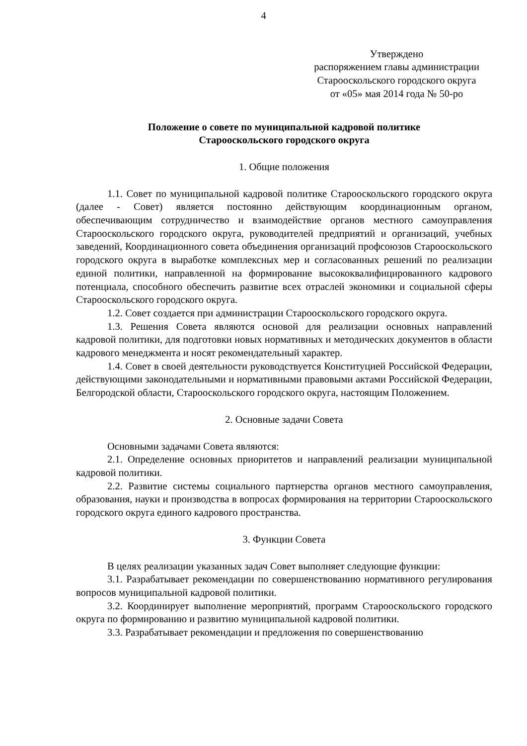4
Утверждено
распоряжением главы администрации
Старооскольского городского округа
от «05» мая 2014 года № 50-ро
Положение о совете по муниципальной кадровой политике
Старооскольского городского округа
1. Общие положения
1.1. Совет по муниципальной кадровой политике Старооскольского городского округа (далее - Совет) является постоянно действующим координационным органом, обеспечивающим сотрудничество и взаимодействие органов местного самоуправления Старооскольского городского округа, руководителей предприятий и организаций, учебных заведений, Координационного совета объединения организаций профсоюзов Старооскольского городского округа в выработке комплексных мер и согласованных решений по реализации единой политики, направленной на формирование высококвалифицированного кадрового потенциала, способного обеспечить развитие всех отраслей экономики и социальной сферы Старооскольского городского округа.
1.2. Совет создается при администрации Старооскольского городского округа.
1.3. Решения Совета являются основой для реализации основных направлений кадровой политики, для подготовки новых нормативных и методических документов в области кадрового менеджмента и носят рекомендательный характер.
1.4. Совет в своей деятельности руководствуется Конституцией Российской Федерации, действующими законодательными и нормативными правовыми актами Российской Федерации, Белгородской области, Старооскольского городского округа, настоящим Положением.
2. Основные задачи Совета
Основными задачами Совета являются:
2.1. Определение основных приоритетов и направлений реализации муниципальной кадровой политики.
2.2. Развитие системы социального партнерства органов местного самоуправления, образования, науки и производства в вопросах формирования на территории Старооскольского городского округа единого кадрового пространства.
3. Функции Совета
В целях реализации указанных задач Совет выполняет следующие функции:
3.1. Разрабатывает рекомендации по совершенствованию нормативного регулирования вопросов муниципальной кадровой политики.
3.2. Координирует выполнение мероприятий, программ Старооскольского городского округа по формированию и развитию муниципальной кадровой политики.
3.3. Разрабатывает рекомендации и предложения по совершенствованию